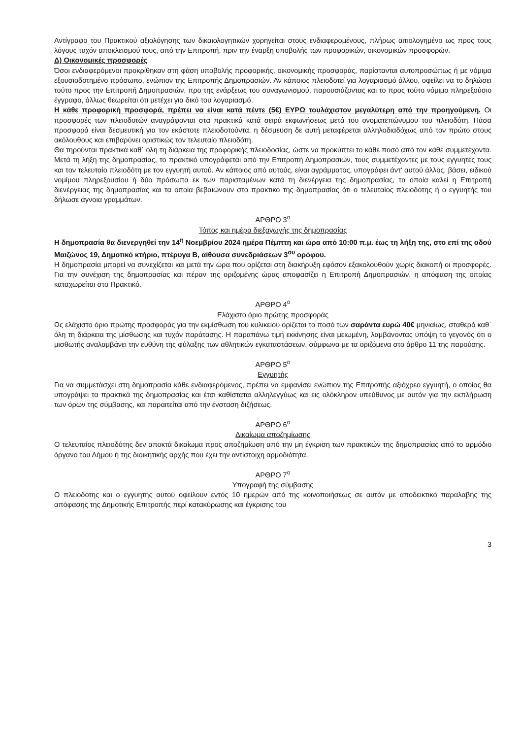Αντίγραφο του Πρακτικού αξιολόγησης των δικαιολογητικών χορηγείται στους ενδιαφερομένους, πλήρως αιτιολογημένο ως προς τους λόγους τυχόν αποκλεισμού τους, από την Επιτροπή, πριν την έναρξη υποβολής των προφορικών, οικονομικών προσφορών.
Δ) Οικονομικές προσφορές
Όσοι ενδιαφερόμενοι προκρίθηκαν στη φάση υποβολής προφορικής, οικονομικής προσφοράς, παρίστανται αυτοπροσώπως ή με νόμιμα εξουσιοδοτημένο πρόσωπο, ενώπιον της Επιτροπής Δημοπρασιών. Αν κάποιος πλειοδοτεί για λογαριασμό άλλου, οφείλει να το δηλώσει τούτο προς την Επιτροπή Δημοπρασιών, προ της ενάρξεως του συναγωνισμού, παρουσιάζοντας και το προς τούτο νόμιμο πληρεξούσιο έγγραφο, άλλως θεωρείται ότι μετέχει για δικό του λογαριασμό.
Η κάθε προφορική προσφορά, πρέπει να είναι κατά πέντε (5€) ΕΥΡΩ τουλάχιστον μεγαλύτερη από την προηγούμενη. Οι προσφορές των πλειοδοτών αναγράφονται στα πρακτικά κατά σειρά εκφωνήσεως μετά του ονοματεπώνυμου του πλειοδότη. Πάσα προσφορά είναι δεσμευτική για τον εκάστοτε πλειοδοτούντα, η δέσμευση δε αυτή μεταφέρεται αλληλοδιαδόχως από τον πρώτο στους ακόλουθους και επιβαρύνει οριστικώς τον τελευταίο πλειοδότη.
Θα τηρούνται πρακτικά καθ΄ όλη τη διάρκεια της προφορικής πλειοδοσίας, ώστε να προκύπτει το κάθε ποσό από τον κάθε συμμετέχοντα. Μετά τη λήξη της δημοπρασίας, το πρακτικό υπογράφεται από την Επιτροπή Δημοπρασιών, τους συμμετέχοντες με τους εγγυητές τους και τον τελευταίο πλειοδότη με τον εγγυητή αυτού. Αν κάποιος από αυτούς, είναι αγράμματος, υπογράφει άντ' αυτού άλλος, βάσει, ειδικού νομίμου πληρεξουσίου ή δύο πρόσωπα εκ των παρισταμένων κατά τη διενέργεια της δημοπρασίας, τα οποία καλεί η Επιτροπή διενέργειας της δημοπρασίας και τα οποία βεβαιώνουν στο πρακτικό της δημοπρασίας ότι ο τελευταίος πλειοδότης ή ο εγγυητής του δήλωσε άγνοια γραμμάτων.
ΑΡΘΡΟ 3<sup>ο</sup>
Τόπος και ημέρα διεξαγωγής της δημοπρασίας
Η δημοπρασία θα διενεργηθεί την 14<sup>η</sup> Νοεμβρίου 2024 ημέρα Πέμπτη και ώρα από 10:00 π.μ. έως τη λήξη της, στο επί της οδού Μαιζώνος 19, Δημοτικό κτήριο, πτέρυγα Β, αίθουσα συνεδριάσεων 3<sup>ου</sup> ορόφου.
Η δημοπρασία μπορεί να συνεχίζεται και μετά την ώρα που ορίζεται στη διακήρυξη εφόσον εξακολουθούν χωρίς διακοπή οι προσφορές. Για την συνέχιση της δημοπρασίας και πέραν της οριζομένης ώρας αποφασίζει η Επιτροπή Δημοπρασιών, η απόφαση της οποίας καταχωρείται στο Πρακτικό.
ΑΡΘΡΟ 4<sup>ο</sup>
Ελάχιστο όριο πρώτης προσφοράς
Ως ελάχιστο όριο πρώτης προσφοράς για την εκμίσθωση του κυλικείου ορίζεται το ποσό των σαράντα ευρώ 40€ μηνιαίως, σταθερό καθ΄ όλη τη διάρκεια της μίσθωσης και τυχόν παράτασης. Η παραπάνω τιμή εκκίνησης είναι μειωμένη, λαμβάνοντας υπόψη το γεγονός ότι ο μισθωτής αναλαμβάνει την ευθύνη της φύλαξης των αθλητικών εγκαταστάσεων, σύμφωνα με τα οριζόμενα στο άρθρο 11 της παρούσης.
ΑΡΘΡΟ 5<sup>ο</sup>
Εγγυητής
Για να συμμετάσχει στη δημοπρασία κάθε ενδιαφερόμενος, πρέπει να εμφανίσει ενώπιον της Επιτροπής αξιόχρεο εγγυητή, ο οποίος θα υπογράψει τα πρακτικά της δημοπρασίας και έτσι καθίσταται αλληλεγγύως και εις ολόκληρον υπεύθυνος με αυτόν για την εκπλήρωση των όρων της σύμβασης, και παραιτείται από την ένσταση διζήσεως.
ΑΡΘΡΟ 6<sup>ο</sup>
Δικαίωμα αποζημίωσης
Ο τελευταίος πλειοδότης δεν αποκτά δικαίωμα προς αποζημίωση από την μη έγκριση των πρακτικών της δημοπρασίας από το αρμόδιο όργανο του Δήμου ή της διοικητικής αρχής που έχει την αντίστοιχη αρμοδιότητα.
ΑΡΘΡΟ 7<sup>ο</sup>
Υπογραφή της σύμβασης
Ο πλειοδότης και ο εγγυητής αυτού οφείλουν εντός 10 ημερών από της κοινοποιήσεως σε αυτόν με αποδεικτικό παραλαβής της απόφασης της Δημοτικής Επιτροπής περί κατακύρωσης και έγκρισης του
3